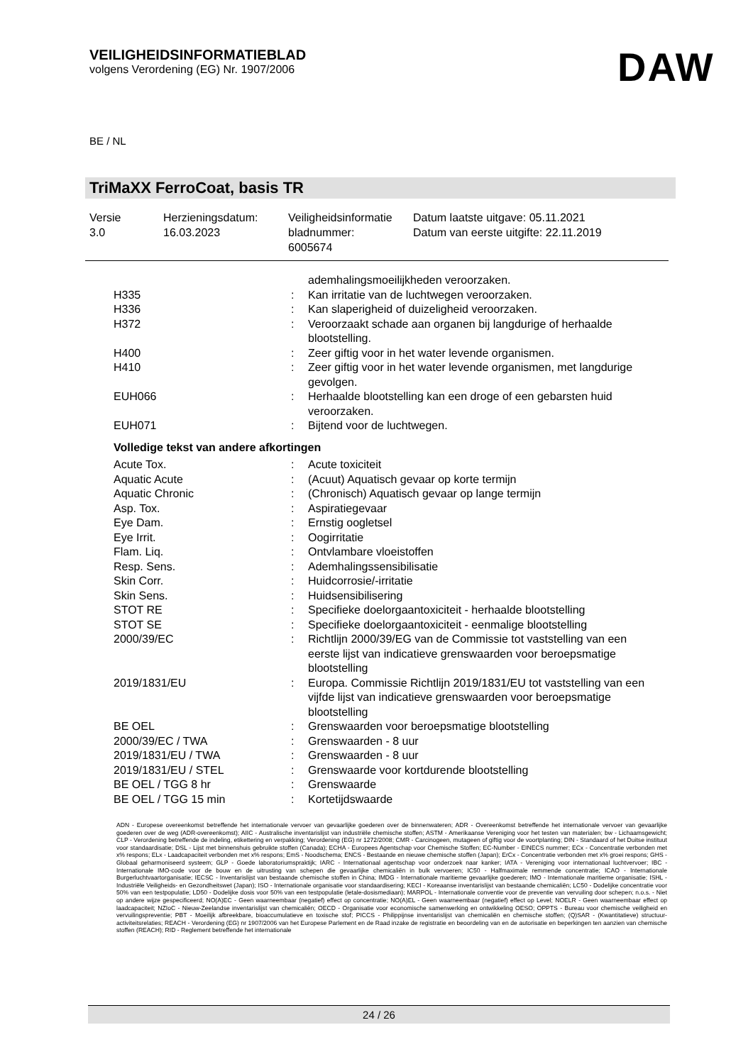VEILIGHEIDSINFORMATIEBLAD
volgens Verordening (EG) Nr. 1907/2006
DAW
BE / NL
TriMaXX FerroCoat, basis TR
| Versie 3.0 | Herzieningsdatum: 16.03.2023 | Veiligheidsinformatie bladnummer: 6005674 | Datum laatste uitgave: 05.11.2021 Datum van eerste uitgifte: 22.11.2019 |
| | | ademhalingsmoeilijkheden veroorzaken. |
| H335 | : | Kan irritatie van de luchtwegen veroorzaken. |
| H336 | : | Kan slaperigheid of duizeligheid veroorzaken. |
| H372 | : | Veroorzaakt schade aan organen bij langdurige of herhaalde blootstelling. |
| H400 | : | Zeer giftig voor in het water levende organismen. |
| H410 | : | Zeer giftig voor in het water levende organismen, met langdurige gevolgen. |
| EUH066 | : | Herhaalde blootstelling kan een droge of een gebarsten huid veroorzaken. |
| EUH071 | : | Bijtend voor de luchtwegen. |
| Volledige tekst van andere afkortingen | | |
| Acute Tox. | : | Acute toxiciteit |
| Aquatic Acute | : | (Acuut) Aquatisch gevaar op korte termijn |
| Aquatic Chronic | : | (Chronisch) Aquatisch gevaar op lange termijn |
| Asp. Tox. | : | Aspiratiegevaar |
| Eye Dam. | : | Ernstig oogletsel |
| Eye Irrit. | : | Oogirritatie |
| Flam. Liq. | : | Ontvlambare vloeistoffen |
| Resp. Sens. | : | Ademhalingssensibilisatie |
| Skin Corr. | : | Huidcorrosie/-irritatie |
| Skin Sens. | : | Huidsensibilisering |
| STOT RE | : | Specifieke doelorgaantoxiciteit - herhaalde blootstelling |
| STOT SE | : | Specifieke doelorgaantoxiciteit - eenmalige blootstelling |
| 2000/39/EC | : | Richtlijn 2000/39/EG van de Commissie tot vaststelling van een eerste lijst van indicatieve grenswaarden voor beroepsmatige blootstelling |
| 2019/1831/EU | : | Europa. Commissie Richtlijn 2019/1831/EU tot vaststelling van een vijfde lijst van indicatieve grenswaarden voor beroepsmatige blootstelling |
| BE OEL | : | Grenswaarden voor beroepsmatige blootstelling |
| 2000/39/EC / TWA | : | Grenswaarden - 8 uur |
| 2019/1831/EU / TWA | : | Grenswaarden - 8 uur |
| 2019/1831/EU / STEL | : | Grenswaarde voor kortdurende blootstelling |
| BE OEL / TGG 8 hr | : | Grenswaarde |
| BE OEL / TGG 15 min | : | Kortetijdswaarde |
ADN - Europese overeenkomst betreffende het internationale vervoer van gevaarlijke goederen over de binnenwateren; ADR - Overeenkomst betreffende het internationale vervoer van gevaarlijke goederen over de weg (ADR-overeenkomst); AIIC - Australische inventarislijst van industriële chemische stoffen; ASTM - Amerikaanse Vereniging voor het testen van materialen; bw - Lichaamsgewicht; CLP - Verordening betreffende de indeling, etikettering en verpakking; Verordening (EG) nr 1272/2008; CMR - Carcinogeen, mutageen of giftig voor de voortplanting; DIN - Standaard of het Duitse instituut voor standaardisatie; DSL - Lijst met binnenshuis gebruikte stoffen (Canada); ECHA - Europees Agentschap voor Chemische Stoffen; EC-Number - EINECS nummer; ECx - Concentratie verbonden met x% respons; ELx - Laadcapaciteit verbonden met x% respons; EmS - Noodschema; ENCS - Bestaande en nieuwe chemische stoffen (Japan); ErCx - Concentratie verbonden met x% groei respons; GHS - Globaal geharmoniseerd systeem; GLP - Goede laboratoriumspraktijk; IARC - Internationaal agentschap voor onderzoek naar kanker; IATA - Vereniging voor internationaal luchtvervoer; IBC - Internationale IMO-code voor de bouw en de uitrusting van schepen die gevaarlijke chemicaliën in bulk vervoeren; IC50 - Halfmaximale remmende concentratie; ICAO - Internationale Burgerluchtvaartorganisatie; IECSC - Inventarislijst van bestaande chemische stoffen in China; IMDG - Internationale maritieme gevaarlijke goederen; IMO - Internationale maritieme organisatie; ISHL - Industriële Veiligheids- en Gezondheitswet (Japan); ISO - Internationale organisatie voor standaardisering; KECI - Koreaanse inventarislijst van bestaande chemicaliën; LC50 - Dodelijke concentratie voor 50% van een testpopulatie; LD50 - Dodelijke dosis voor 50% van een testpopulatie (letale-dosismediaan); MARPOL - Internationale conventie voor de preventie van vervuiling door schepen; n.o.s. - Niet op andere wijze gespecificeerd; NO(A)EC - Geen waarneembaar (negatief) effect op concentratie; NO(A)EL - Geen waarneembaar (negatief) effect op Level; NOELR - Geen waarneembaar effect op laadcapaciteit; NZIoC - Nieuw-Zeelandse inventarislijst van chemicaliën; OECD - Organisatie voor economische samenwerking en ontwikkeling OESO; OPPTS - Bureau voor chemische veiligheid en vervuilingspreventie; PBT - Moeilijk afbreekbare, bioaccumulatieve en toxische stof; PICCS - Philippijnse inventarislijst van chemicaliën en chemische stoffen; (Q)SAR - (Kwantitatieve) structuur-activiteitsrelaties; REACH - Verordening (EG) nr 1907/2006 van het Europese Parlement en de Raad inzake de registratie en beoordeling van en de autorisatie en beperkingen ten aanzien van chemische stoffen (REACH); RID - Reglement betreffende het internationale
24 / 26